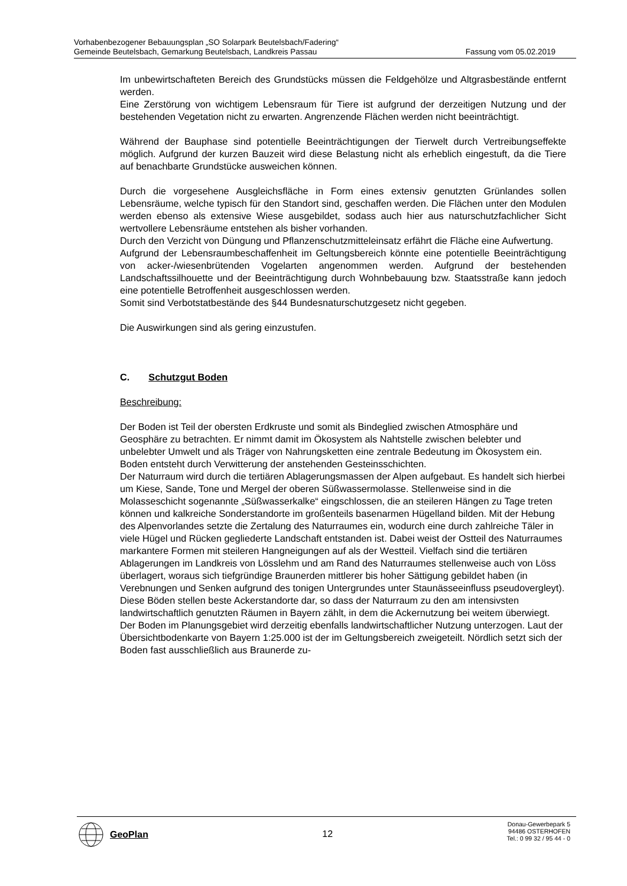Vorhabenbezogener Bebauungsplan „SO Solarpark Beutelsbach/Fadering“
Gemeinde Beutelsbach, Gemarkung Beutelsbach, Landkreis Passau Fassung vom 05.02.2019
Im unbewirtschafteten Bereich des Grundstücks müssen die Feldgehölze und Altgrasbestände entfernt werden.
Eine Zerstörung von wichtigem Lebensraum für Tiere ist aufgrund der derzeitigen Nutzung und der bestehenden Vegetation nicht zu erwarten. Angrenzende Flächen werden nicht beeinträchtigt.
Während der Bauphase sind potentielle Beeinträchtigungen der Tierwelt durch Vertreibungseffekte möglich. Aufgrund der kurzen Bauzeit wird diese Belastung nicht als erheblich eingestuft, da die Tiere auf benachbarte Grundstücke ausweichen können.
Durch die vorgesehene Ausgleichsfläche in Form eines extensiv genutzten Grünlandes sollen Lebensräume, welche typisch für den Standort sind, geschaffen werden. Die Flächen unter den Modulen werden ebenso als extensive Wiese ausgebildet, sodass auch hier aus naturschutzfachlicher Sicht wertvollere Lebensräume entstehen als bisher vorhanden.
Durch den Verzicht von Düngung und Pflanzenschutzmitteleinsatz erfährt die Fläche eine Aufwertung.
Aufgrund der Lebensraumbeschaffenheit im Geltungsbereich könnte eine potentielle Beeinträchtigung von acker-/wiesenbrütenden Vogelarten angenommen werden. Aufgrund der bestehenden Landschaftssilhouette und der Beeinträchtigung durch Wohnbebauung bzw. Staatsstraße kann jedoch eine potentielle Betroffenheit ausgeschlossen werden.
Somit sind Verbotstatbestände des §44 Bundesnaturschutzgesetz nicht gegeben.
Die Auswirkungen sind als gering einzustufen.
C. Schutzgut Boden
Beschreibung:
Der Boden ist Teil der obersten Erdkruste und somit als Bindeglied zwischen Atmosphäre und Geosphäre zu betrachten. Er nimmt damit im Ökosystem als Nahtstelle zwischen belebter und unbelebter Umwelt und als Träger von Nahrungsketten eine zentrale Bedeutung im Ökosystem ein. Boden entsteht durch Verwitterung der anstehenden Gesteinsschichten.
Der Naturraum wird durch die tertiären Ablagerungsmassen der Alpen aufgebaut. Es handelt sich hierbei um Kiese, Sande, Tone und Mergel der oberen Süßwassermolasse. Stellenweise sind in die Molasseschicht sogenannte „Süßwasserkalke“ eingschlossen, die an steileren Hängen zu Tage treten können und kalkreiche Sonderstandorte im großenteils basenarmen Hügelland bilden. Mit der Hebung des Alpenvorlandes setzte die Zertalung des Naturraumes ein, wodurch eine durch zahlreiche Täler in viele Hügel und Rücken gegliederte Landschaft entstanden ist. Dabei weist der Ostteil des Naturraumes markantere Formen mit steileren Hangneigungen auf als der Westteil. Vielfach sind die tertiären Ablagerungen im Landkreis von Lösslehm und am Rand des Naturraumes stellenweise auch von Löss überlagert, woraus sich tiefgründige Braunerden mittlerer bis hoher Sättigung gebildet haben (in Verebnungen und Senken aufgrund des tonigen Untergrundes unter Staunässeeinfluss pseudovergleyt). Diese Böden stellen beste Ackerstandorte dar, so dass der Naturraum zu den am intensivsten landwirtschaftlich genutzten Räumen in Bayern zählt, in dem die Ackernutzung bei weitem überwiegt.
Der Boden im Planungsgebiet wird derzeitig ebenfalls landwirtschaftlicher Nutzung unterzogen. Laut der Übersichtbodenkarte von Bayern 1:25.000 ist der im Geltungsbereich zweigeteilt. Nördlich setzt sich der Boden fast ausschließlich aus Braunerde zu-
GeoPlan
12
Donau-Gewerbepark 5
94486 OSTERHOFEN
Tel.: 0 99 32 / 95 44 - 0